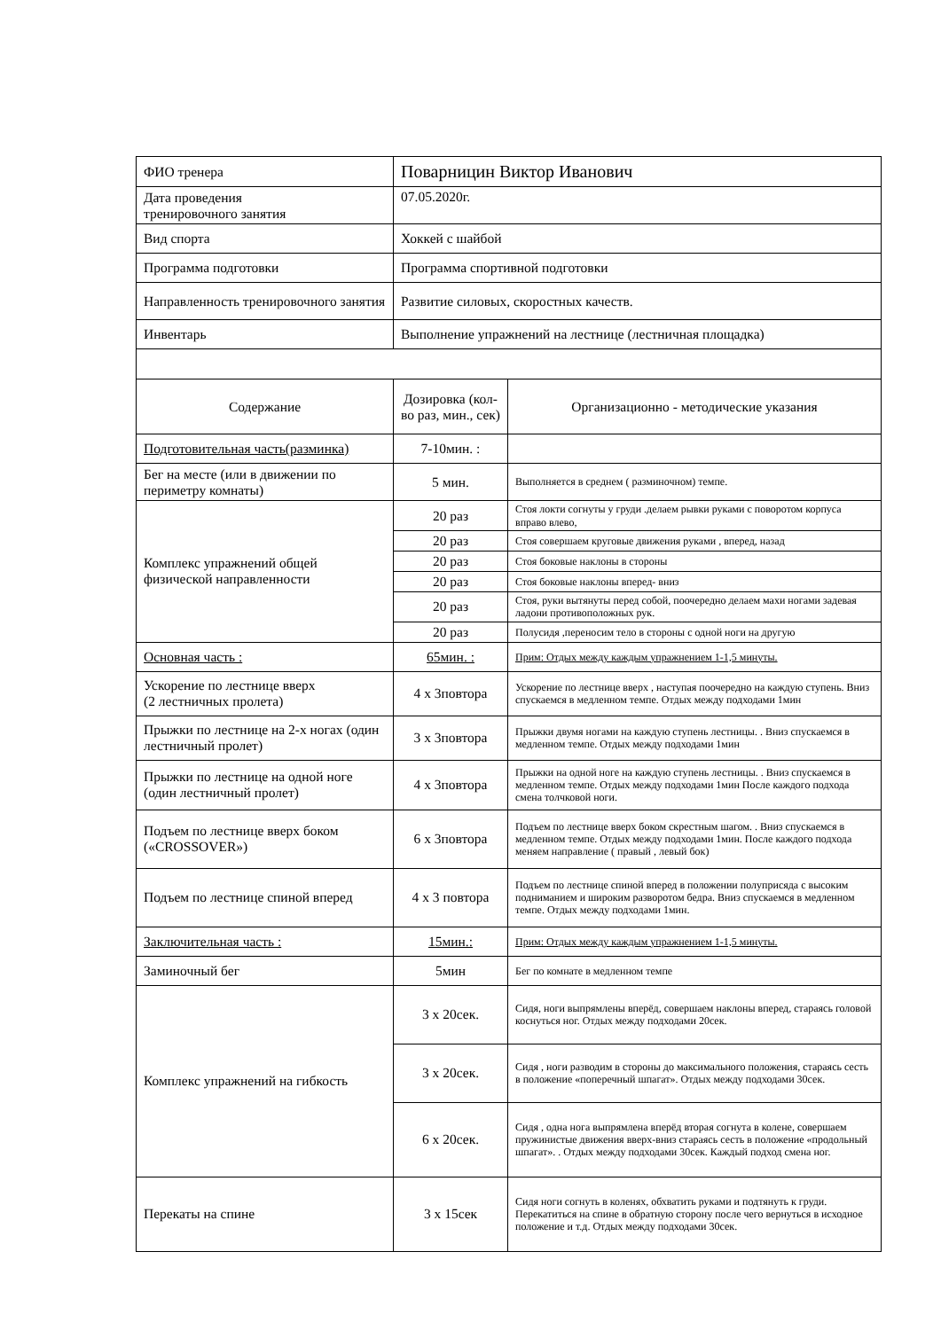| ФИО тренера | Поварницин Виктор Иванович | |
| Дата проведения тренировочного занятия | 07.05.2020г. | |
| Вид спорта | Хоккей с шайбой | |
| Программа подготовки | Программа спортивной подготовки | |
| Направленность тренировочного занятия | Развитие силовых, скоростных качеств. | |
| Инвентарь | Выполнение упражнений на лестнице (лестничная площадка) | |
| Содержание | Дозировка (кол-во раз, мин., сек) | Организационно - методические указания |
| Подготовительная часть(разминка) | 7-10мин. : | |
| Бег на месте (или в движении по периметру комнаты) | 5 мин. | Выполняется в среднем ( разминочном) темпе. |
| Комплекс упражнений общей физической направленности | 20 раз | Стоя локти согнуты у груди .делаем рывки руками с поворотом корпуса вправо влево, |
| | 20 раз | Стоя совершаем круговые движения руками , вперед, назад |
| | 20 раз | Стоя боковые наклоны в стороны |
| | 20 раз | Стоя боковые наклоны вперед- вниз |
| | 20 раз | Стоя, руки вытянуты перед собой, поочередно делаем махи ногами задевая ладони противоположных рук. |
| | 20 раз | Полусидя ,переносим тело в стороны с одной ноги на другую |
| Основная часть : | 65мин. : | Прим: Отдых между каждым упражнением 1-1,5 минуты. |
| Ускорение по лестнице вверх (2 лестничных пролета) | 4 х 3повтора | Ускорение по лестнице вверх , наступая поочередно на каждую ступень. Вниз спускаемся в медленном темпе. Отдых между подходами 1мин |
| Прыжки по лестнице на 2-х ногах (один лестничный пролет) | 3 х 3повтора | Прыжки двумя ногами на каждую ступень лестницы. . Вниз спускаемся в медленном темпе. Отдых между подходами 1мин |
| Прыжки по лестнице на одной ноге (один лестничный пролет) | 4 х 3повтора | Прыжки на одной ноге на каждую ступень лестницы. . Вниз спускаемся в медленном темпе. Отдых между подходами 1мин После каждого подхода смена толчковой ноги. |
| Подъем по лестнице вверх боком («CROSSOVER») | 6 х 3повтора | Подъем по лестнице вверх боком скрестным шагом. . Вниз спускаемся в медленном темпе. Отдых между подходами 1мин. После каждого подхода меняем направление ( правый , левый бок) |
| Подъем по лестнице спиной вперед | 4 х 3 повтора | Подъем по лестнице спиной вперед в положении полуприсяда с высоким подниманием и широким разворотом бедра. Вниз спускаемся в медленном темпе. Отдых между подходами 1мин. |
| Заключительная часть : | 15мин.: | Прим: Отдых между каждым упражнением 1-1,5 минуты. |
| Заминочный бег | 5мин | Бег по комнате в медленном темпе |
| Комплекс упражнений на гибкость | 3 х 20сек. | Сидя, ноги выпрямлены вперёд, совершаем наклоны вперед, стараясь головой коснуться ног. Отдых между подходами 20сек. |
| | 3 х 20сек. | Сидя , ноги разводим в стороны до максимального положения, стараясь сесть в положение «поперечный шпагат». Отдых между подходами 30сек. |
| | 6 х 20сек. | Сидя , одна нога выпрямлена вперёд вторая согнута в колене, совершаем пружинистые движения вверх-вниз стараясь сесть в положение «продольный шпагат». . Отдых между подходами 30сек. Каждый подход смена ног. |
| Перекаты на спине | 3 х 15сек | Сидя ноги согнуть в коленях, обхватить руками и подтянуть к груди. Перекатиться на спине в обратную сторону после чего вернуться в исходное положение и т.д. Отдых между подходами 30сек. |